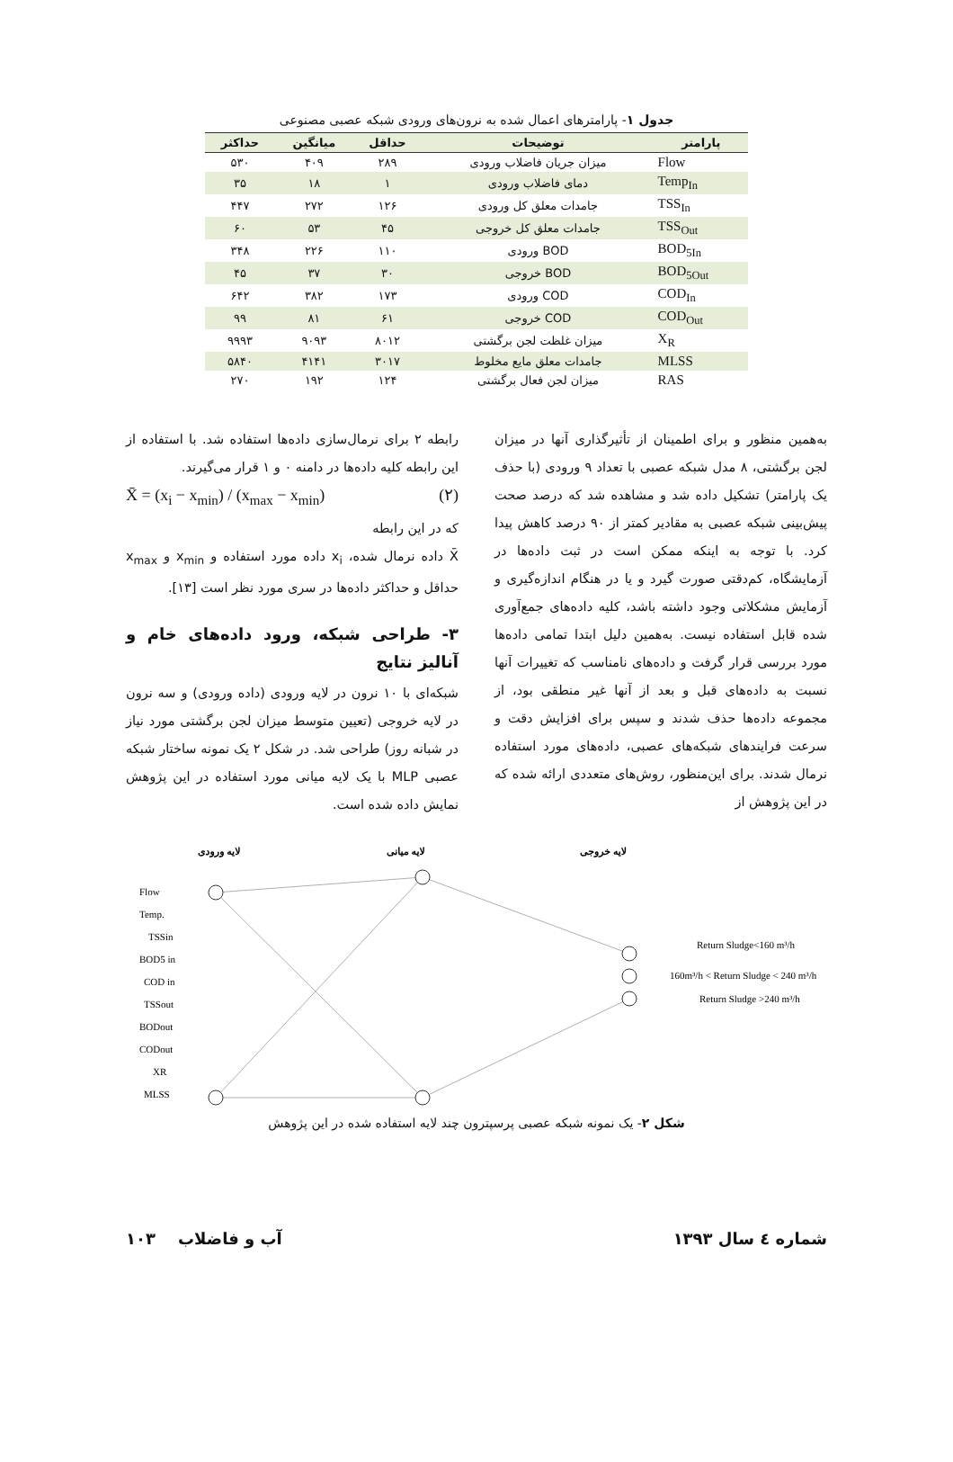جدول ۱- پارامترهای اعمال شده به نرون‌های ورودی شبکه عصبی مصنوعی
| پارامتر | توضیحات | حداقل | میانگین | حداکثر |
| --- | --- | --- | --- | --- |
| Flow | میزان جریان فاضلاب ورودی | ۲۸۹ | ۴۰۹ | ۵۳۰ |
| Temp<sub>In</sub> | دمای فاضلاب ورودی | ۱ | ۱۸ | ۳۵ |
| TSS<sub>In</sub> | جامدات معلق کل ورودی | ۱۲۶ | ۲۷۲ | ۴۴۷ |
| TSS<sub>Out</sub> | جامدات معلق کل خروجی | ۴۵ | ۵۳ | ۶۰ |
| BOD<sub>5In</sub> | BOD ورودی | ۱۱۰ | ۲۲۶ | ۳۴۸ |
| BOD<sub>5Out</sub> | BOD خروجی | ۳۰ | ۳۷ | ۴۵ |
| COD<sub>In</sub> | COD ورودی | ۱۷۳ | ۳۸۲ | ۶۴۲ |
| COD<sub>Out</sub> | COD خروجی | ۶۱ | ۸۱ | ۹۹ |
| X<sub>R</sub> | میزان غلظت لجن برگشتی | ۸۰۱۲ | ۹۰۹۳ | ۹۹۹۳ |
| MLSS | جامدات معلق مایع مخلوط | ۳۰۱۷ | ۴۱۴۱ | ۵۸۴۰ |
| RAS | میزان لجن فعال برگشتی | ۱۲۴ | ۱۹۲ | ۲۷۰ |
به‌همین منظور و برای اطمینان از تأثیرگذاری آنها در میزان لجن برگشتی، ۸ مدل شبکه عصبی با تعداد ۹ ورودی (با حذف یک پارامتر) تشکیل داده شد و مشاهده شد که درصد صحت پیش‌بینی شبکه عصبی به مقادیر کمتر از ۹۰ درصد کاهش پیدا کرد. با توجه به اینکه ممکن است در ثبت داده‌ها در آزمایشگاه، کم‌دقتی صورت گیرد و یا در هنگام اندازه‌گیری و آزمایش مشکلاتی وجود داشته باشد، کلیه داده‌های جمع‌آوری شده قابل استفاده نیست. به‌همین دلیل ابتدا تمامی داده‌ها مورد بررسی قرار گرفت و داده‌های نامناسب که تغییرات آنها نسبت به داده‌های قبل و بعد از آنها غیر منطقی بود، از مجموعه داده‌ها حذف شدند و سپس برای افزایش دقت و سرعت فرایندهای شبکه‌های عصبی، داده‌های مورد استفاده نرمال شدند. برای این‌منظور، روش‌های متعددی ارائه شده که در این پژوهش از
رابطه ۲ برای نرمال‌سازی داده‌ها استفاده شد. با استفاده از این رابطه کلیه داده‌ها در دامنه ۰ و ۱ قرار می‌گیرند.
X̄ = (x<sub>i</sub> − x<sub>min</sub>) / (x<sub>max</sub> − x<sub>min</sub>) (۲)
که در این رابطه
X̄ داده نرمال شده، x<sub>i</sub> داده مورد استفاده و x<sub>min</sub> و x<sub>max</sub> حداقل و حداکثر داده‌ها در سری مورد نظر است [۱۳].
۳- طراحی شبکه، ورود داده‌های خام و آنالیز نتایج
شبکه‌ای با ۱۰ نرون در لایه ورودی (داده ورودی) و سه نرون در لایه خروجی (تعیین متوسط میزان لجن برگشتی مورد نیاز در شبانه روز) طراحی شد. در شکل ۲ یک نمونه ساختار شبکه عصبی MLP با یک لایه میانی مورد استفاده در این پژوهش نمایش داده شده است.
لایه ورودی
لایه میانی
لایه خروجی
Flow
Temp.
TSSin
BOD5 in
COD in
TSSout
BODout
CODout
XR
MLSS
Return Sludge<160 m³/h
160m³/h < Return Sludge < 240 m³/h
Return Sludge >240 m³/h
شکل ۲- یک نمونه شبکه عصبی پرسپترون چند لایه استفاده شده در این پژوهش
شماره ٤ سال ۱۳۹۳ آب و فاضلاب ۱۰۳